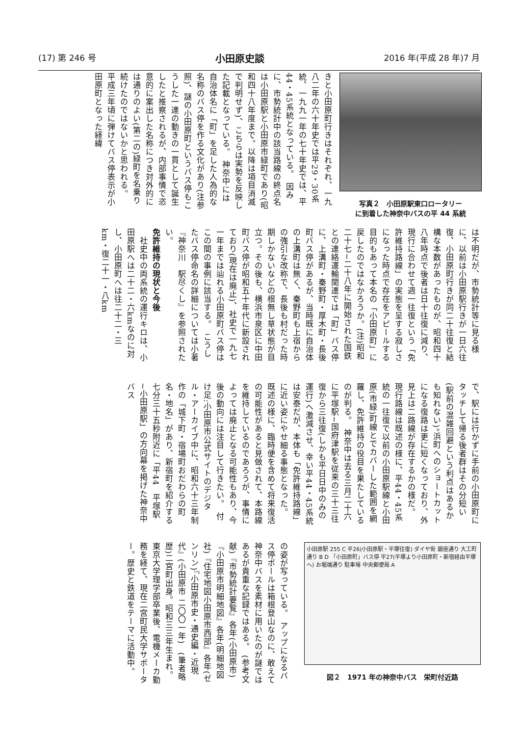(17) 第 246 号 小田原史談 2016 年(平成 28 年)7 月
きと小田原町行きはそれぞれ、一九八二年の六十年史では平29・30系統、一九九一年の七十年史では、平44・45系統となっている。　因みに、市勢統計中の該当路線の終点名は小田原駅と小田原市緑町であり(昭和四十八年度まで。以降は項目消滅で判明せず)、こちらは実勢を反映した記載となっている。　神奈中には自治体名に「町」を足した人為的な名称のバス停を作る文化があり(注参照)、謎の小田原町というバス停もこうした一連の動きの一貫として誕生したと推察されるが、内部事情で恣意的に案出した名称につき対外的には通りのよい(第二の)緑町を名乗り続けたのではないかと思われる。　平成三年頃に弾けてバス停表示が小田原町となった経緯
写真２　小田原駅東口ロータリー
に到着した神奈中バスの平 44 系統
は不明だが、市勢統計等に見る様に、以前は小田原駅行きが一日六往復、小田原町行きが同二十往復と結構な本数があったものが、昭和四十八年時点で後者は日十往復に減り、現行に合わせて週一往復という「免許維持路線」の実態を呈する寂しさになった時点で存在をアピールする目的もあって本名の「小田原町」に戻したのではなかろうか。(注)昭和二十七~二十八年に開始された国鉄との連絡運輸関連では「町」バス停に、上溝町・秦野町・厚木町・長後町バス停があるが、当時既に自治体の上溝町は無く、秦野町も上宿からの強引な改称で、長後も村だった時期しかないなどの根無し草状態が目立つ。その後も、横浜市泉区に中田町バス停が昭和五十年代に新設されており(現在は廃止)、社史で一九七一年までは辿れる小田原町バス停はこの間の事例に該当する。　こうしたバス停命名の詳細については小著『神奈川　駅尽くし』を参照されたい。
免許維持の現状と今後
　社史中の両系統の運行キロは、小田原駅へは二十二・六kmなのに対し、小田原町へは往二十二・三km・復二十一・八km
で、駅には行かずに手前の小田原町にタッチして帰る後者群はその分短い(駅前の混雑回避という利点はあるかも知れない)。浜町へのショートカットになる復路は更に短くなっており、外見上は二路線が存在するかの様だ。　現行路線は既述の様に、平44・45系統の一往復で以前の小田原駅線と小田原(市緑)町線とでカバーした範囲を網羅し、免許維持の役目を果たしているのが判る。　神奈中は去る三月二十六に平塚駅~国府津駅を従来の三十三往復から三往復(しかも平日日中のみの運行)へ激減させ、幸い平44・45系統は安泰だが、本体も「免許維持路線」に近い姿にやせ細る事態となった。　既述の様に、臨時便を含めて将来復活の可能性があると見做されて、本路線を維持しているのであろうが、事情によっては廃止となる可能性もあり、今後の動向には注目して行きたい。　付け足:小田原市公式サイトのデジタル・アーカイブ中に、昭和六十三年制作の「城下町・宿場町おだわらの町名・地名」があり、新宿町を紹介する七分三十五秒附近に「平44　平塚駅~小田原駅」の方向幕を掲げた神奈中バス
の姿が写っている。　アップになるバス停ポールは箱根登山なのに、敢えて神奈中バスを素材に用いたのが謎ではあるが貴重な記録ではある。　(参考文献)『市勢統計要覧』各年(小田原市)『小田原市明細地図』各年(明細地図社)『住宅地図小田原市西部』各年(ゼンリン)『小田原市史・通史編・近現代』(小田原市 二〇〇一年)　(筆者略歴)二宮町出身。昭和三三年生まれ。東京大学理学部卒業後、電機メーカ勤務を経て、現在二宮町民大学サポーター。歴史と鉄道をテーマに活動中。
小田原駅 255 C 平26(小田原駅・平塚往復) ダイヤ街 銀座通り 大工町通り B D 「小田原町」バス停 平27(平塚より小田原町・新宿経由平塚へ) お堀端通り 駐車場 中央郵便局 A
図２　1971 年の神奈中バス　栄町付近路